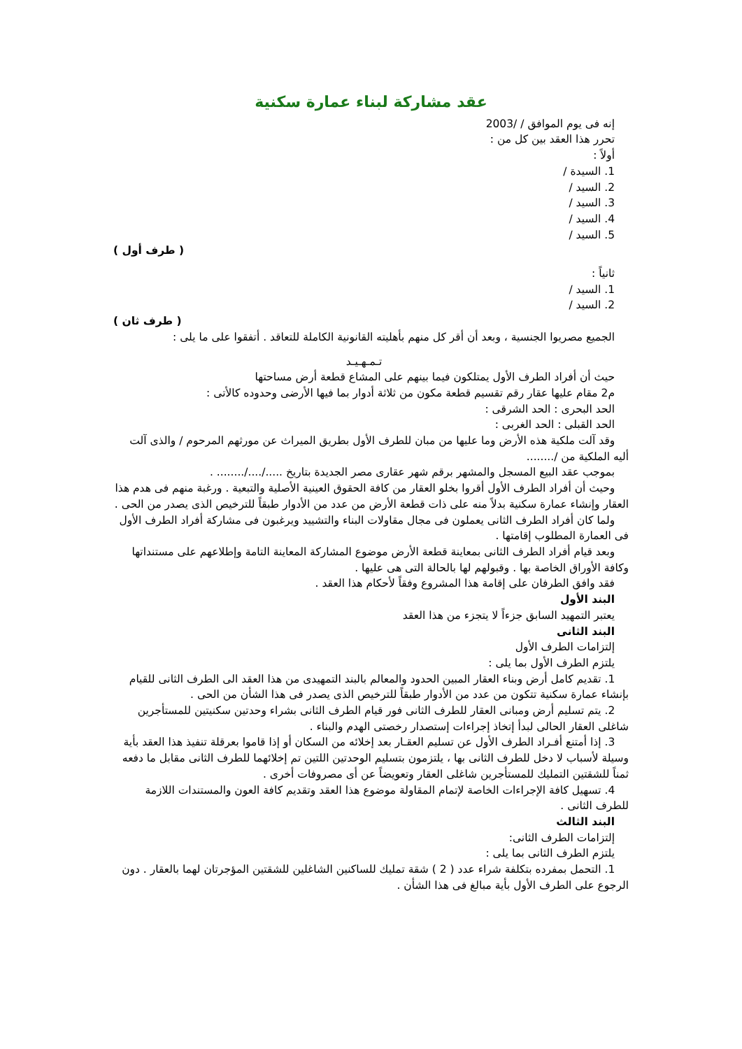عقد مشاركة لبناء عمارة سكنية
إنه فى يوم الموافق / /2003
تحرر هذا العقد بين كل من :
أولاً :
1. السيدة /
2. السيد /
3. السيد /
4. السيد /
5. السيد /
( طرف أول )
ثانياً :
1. السيد /
2. السيد /
( طرف ثان )
الجميع مصريوا الجنسية ، وبعد أن أقر كل منهم بأهليته القانونية الكاملة للتعاقد . أتفقوا على ما يلى :
تـمـهـيـد
حيث أن أفراد الطرف الأول يمتلكون فيما بينهم على المشاع قطعة أرض مساحتها
م2 مقام عليها عقار رقم تقسيم قطعة مكون من ثلاثة أدوار بما فيها الأرضى وحدوده كالأتى :
الحد البحرى : الحد الشرقى :
الحد القبلى : الحد الغربى :
وقد آلت ملكية هذه الأرض وما عليها من مبان للطرف الأول بطريق الميراث عن مورثهم المرحوم / والذى آلت أليه الملكية من /........
بموجب عقد البيع المسجل والمشهر برقم شهر عقارى مصر الجديدة بتاريخ ...../..../........ .
وحيث أن أفراد الطرف الأول أقروا بخلو العقار من كافة الحقوق العينية الأصلية والتبعية . ورغبة منهم فى هدم هذا العقار وإنشاء عمارة سكنية بدلاً منه على ذات قطعة الأرض من عدد من الأدوار طبقاً للترخيص الذى يصدر من الحى .
ولما كان أفراد الطرف الثانى يعملون فى مجال مقاولات البناء والتشييد ويرغبون فى مشاركة أفراد الطرف الأول فى العمارة المطلوب إقامتها .
وبعد قيام أفراد الطرف الثانى بمعاينة قطعة الأرض موضوع المشاركة المعاينة التامة وإطلاعهم على مستنداتها وكافة الأوراق الخاصة بها . وقبولهم لها بالحالة التى هى عليها .
فقد وافق الطرفان على إقامة هذا المشروع وفقاً لأحكام هذا العقد .
البند الأول
يعتبر التمهيد السابق جزءاً لا يتجزء من هذا العقد
البند الثانى
إلتزامات الطرف الأول
يلتزم الطرف الأول بما يلى :
1. تقديم كامل أرض وبناء العقار المبين الحدود والمعالم بالبند التمهيدى من هذا العقد الى الطرف الثانى للقيام بإنشاء عمارة سكنية تتكون من عدد من الأدوار طبقاً للترخيص الذى يصدر فى هذا الشأن من الحى .
2. يتم تسليم أرض ومبانى العقار للطرف الثانى فور قيام الطرف الثانى بشراء وحدتين سكنيتين للمستأجرين شاغلى العقار الحالى لبدأ إتخاذ إجراءات إستصدار رخصتى الهدم والبناء .
3. إذا أمتنع أفـراد الطرف الأول عن تسليم العقـار بعد إخلائه من السكان أو إذا قاموا بعرقلة تنفيذ هذا العقد بأية وسيلة لأسباب لا دخل للطرف الثانى بها ، يلتزمون بتسليم الوحدتين اللتين تم إخلائهما للطرف الثانى مقابل ما دفعه ثمناً للشقتين التمليك للمستأجرين شاغلى العقار وتعويضاً عن أى مصروفات أخرى .
4. تسهيل كافة الإجراءات الخاصة لإتمام المقاولة موضوع هذا العقد وتقديم كافة العون والمستندات اللازمة للطرف الثانى .
البند الثالث
إلتزامات الطرف الثانى:
يلتزم الطرف الثانى بما يلى :
1. التحمل بمفرده بتكلفة شراء عدد ( 2 ) شقة تمليك للساكنين الشاغلين للشقتين المؤجرتان لهما بالعقار . دون الرجوع على الطرف الأول بأية مبالغ فى هذا الشأن .